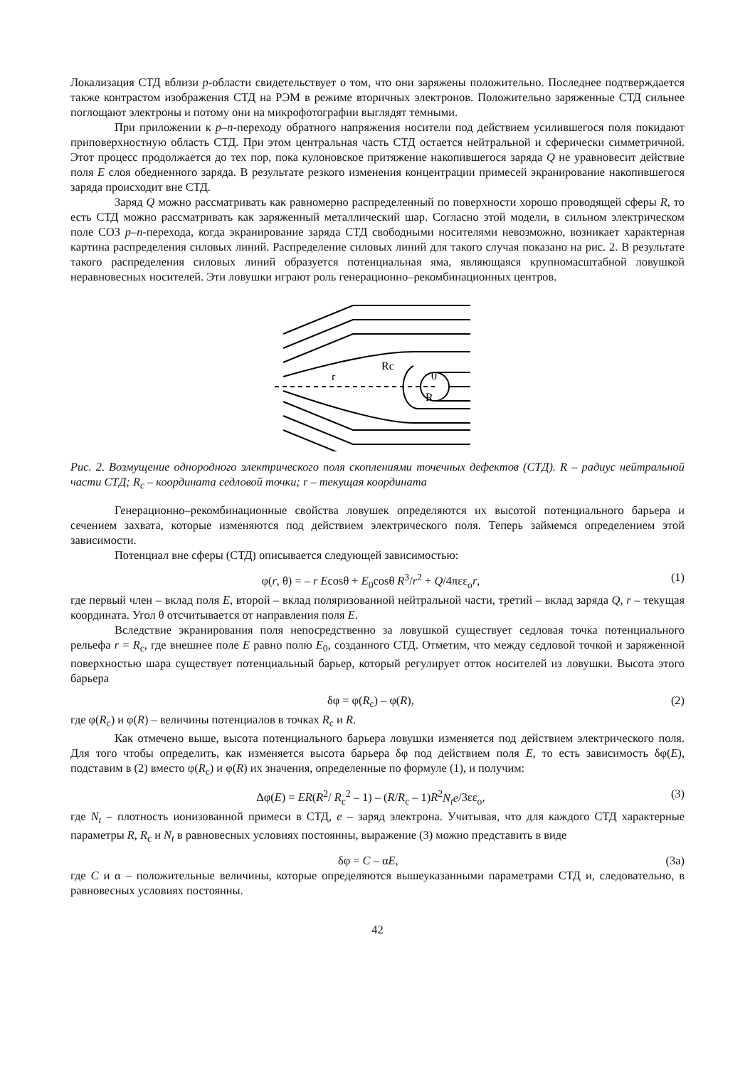Локализация СТД вблизи p-области свидетельствует о том, что они заряжены положительно. Последнее подтверждается также контрастом изображения СТД на РЭМ в режиме вторичных электронов. Положительно заряженные СТД сильнее поглощают электроны и потому они на микрофотографии выглядят темными.
При приложении к p–n-переходу обратного напряжения носители под действием усилившегося поля покидают приповерхностную область СТД. При этом центральная часть СТД остается нейтральной и сферически симметричной. Этот процесс продолжается до тех пор, пока кулоновское притяжение накопившегося заряда Q не уравновесит действие поля E слоя обедненного заряда. В результате резкого изменения концентрации примесей экранирование накопившегося заряда происходит вне СТД.
Заряд Q можно рассматривать как равномерно распределенный по поверхности хорошо проводящей сферы R, то есть СТД можно рассматривать как заряженный металлический шар. Согласно этой модели, в сильном электрическом поле СОЗ p–n-перехода, когда экранирование заряда СТД свободными носителями невозможно, возникает характерная картина распределения силовых линий. Распределение силовых линий для такого случая показано на рис. 2. В результате такого распределения силовых линий образуется потенциальная яма, являющаяся крупномасштабной ловушкой неравновесных носителей. Эти ловушки играют роль генерационно–рекомбинационных центров.
r
Rc
0
R
Рис. 2. Возмущение однородного электрического поля скоплениями точечных дефектов (СТД). R – радиус нейтральной части СТД; R<sub>c</sub> – координата седловой точки; r – текущая координата
Генерационно–рекомбинационные свойства ловушек определяются их высотой потенциального барьера и сечением захвата, которые изменяются под действием электрического поля. Теперь займемся определением этой зависимости.
Потенциал вне сферы (СТД) описывается следующей зависимостью:
φ(r, θ) = – r Ecosθ + E<sub>0</sub>cosθ R<sup>3</sup>/r<sup>2</sup> + Q/4πεε<sub>o</sub>r, (1)
где первый член – вклад поля E, второй – вклад поляризованной нейтральной части, третий – вклад заряда Q, r – текущая координата. Угол θ отсчитывается от направления поля E.
Вследствие экранирования поля непосредственно за ловушкой существует седловая точка потенциального рельефа r = R<sub>c</sub>, где внешнее поле E равно полю E<sub>0</sub>, созданного СТД. Отметим, что между седловой точкой и заряженной поверхностью шара существует потенциальный барьер, который регулирует отток носителей из ловушки. Высота этого барьера
δφ = φ(R<sub>c</sub>) – φ(R), (2)
где φ(R<sub>c</sub>) и φ(R) – величины потенциалов в точках R<sub>c</sub> и R.
Как отмечено выше, высота потенциального барьера ловушки изменяется под действием электрического поля. Для того чтобы определить, как изменяется высота барьера δφ под действием поля E, то есть зависимость δφ(E), подставим в (2) вместо φ(R<sub>c</sub>) и φ(R) их значения, определенные по формуле (1), и получим:
Δφ(E) = ER(R<sup>2</sup>/ R<sub>c</sub><sup>2</sup> – 1) – (R/R<sub>c</sub> – 1)R<sup>2</sup>N<sub>t</sub>e/3εε<sub>o</sub>, (3)
где N<sub>t</sub> – плотность ионизованной примеси в СТД, e – заряд электрона. Учитывая, что для каждого СТД характерные параметры R, R<sub>c</sub> и N<sub>t</sub> в равновесных условиях постоянны, выражение (3) можно представить в виде
δφ = C – αE, (3a)
где C и α – положительные величины, которые определяются вышеуказанными параметрами СТД и, следовательно, в равновесных условиях постоянны.
42